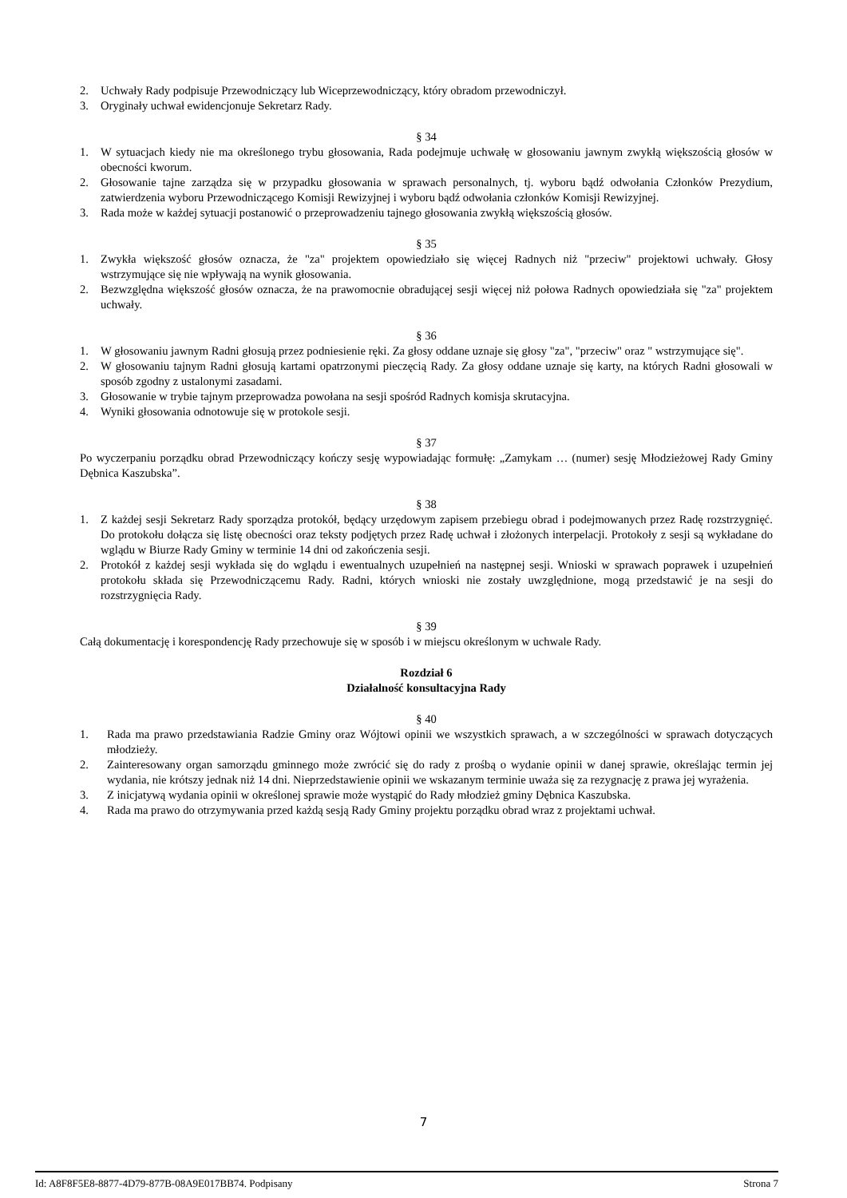2. Uchwały Rady podpisuje Przewodniczący lub Wiceprzewodniczący, który obradom przewodniczył.
3. Oryginały uchwał ewidencjonuje Sekretarz Rady.
§ 34
1. W sytuacjach kiedy nie ma określonego trybu głosowania, Rada podejmuje uchwałę w głosowaniu jawnym zwykłą większością głosów w obecności kworum.
2. Głosowanie tajne zarządza się w przypadku głosowania w sprawach personalnych, tj. wyboru bądź odwołania Członków Prezydium, zatwierdzenia wyboru Przewodniczącego Komisji Rewizyjnej i wyboru bądź odwołania członków Komisji Rewizyjnej.
3. Rada może w każdej sytuacji postanowić o przeprowadzeniu tajnego głosowania zwykłą większością głosów.
§ 35
1. Zwykła większość głosów oznacza, że "za" projektem opowiedziało się więcej Radnych niż "przeciw" projektowi uchwały. Głosy wstrzymujące się nie wpływają na wynik głosowania.
2. Bezwzględna większość głosów oznacza, że na prawomocnie obradującej sesji więcej niż połowa Radnych opowiedziała się "za" projektem uchwały.
§ 36
1. W głosowaniu jawnym Radni głosują przez podniesienie ręki. Za głosy oddane uznaje się głosy "za", "przeciw" oraz " wstrzymujące się".
2. W głosowaniu tajnym Radni głosują kartami opatrzonymi pieczęcią Rady. Za głosy oddane uznaje się karty, na których Radni głosowali w sposób zgodny z ustalonymi zasadami.
3. Głosowanie w trybie tajnym przeprowadza powołana na sesji spośród Radnych komisja skrutacyjna.
4. Wyniki głosowania odnotowuje się w protokole sesji.
§ 37
Po wyczerpaniu porządku obrad Przewodniczący kończy sesję wypowiadając formułę: „Zamykam … (numer) sesję Młodzieżowej Rady Gminy Dębnica Kaszubska”.
§ 38
1. Z każdej sesji Sekretarz Rady sporządza protokół, będący urzędowym zapisem przebiegu obrad i podejmowanych przez Radę rozstrzygnięć. Do protokołu dołącza się listę obecności oraz teksty podjętych przez Radę uchwał i złożonych interpelacji. Protokoły z sesji są wykładane do wglądu w Biurze Rady Gminy w terminie 14 dni od zakończenia sesji.
2. Protokół z każdej sesji wykłada się do wglądu i ewentualnych uzupełnień na następnej sesji. Wnioski w sprawach poprawek i uzupełnień protokołu składa się Przewodniczącemu Rady. Radni, których wnioski nie zostały uwzględnione, mogą przedstawić je na sesji do rozstrzygnięcia Rady.
§ 39
Całą dokumentację i korespondencję Rady przechowuje się w sposób i w miejscu określonym w uchwale Rady.
Rozdział 6
Działalność konsultacyjna Rady
§ 40
1. Rada ma prawo przedstawiania Radzie Gminy oraz Wójtowi opinii we wszystkich sprawach, a w szczególności w sprawach dotyczących młodzieży.
2. Zainteresowany organ samorządu gminnego może zwrócić się do rady z prośbą o wydanie opinii w danej sprawie, określając termin jej wydania, nie krótszy jednak niż 14 dni. Nieprzedstawienie opinii we wskazanym terminie uważa się za rezygnację z prawa jej wyrażenia.
3. Z inicjatywą wydania opinii w określonej sprawie może wystąpić do Rady młodzież gminy Dębnica Kaszubska.
4. Rada ma prawo do otrzymywania przed każdą sesją Rady Gminy projektu porządku obrad wraz z projektami uchwał.
7
Id: A8F8F5E8-8877-4D79-877B-08A9E017BB74. Podpisany Strona 7